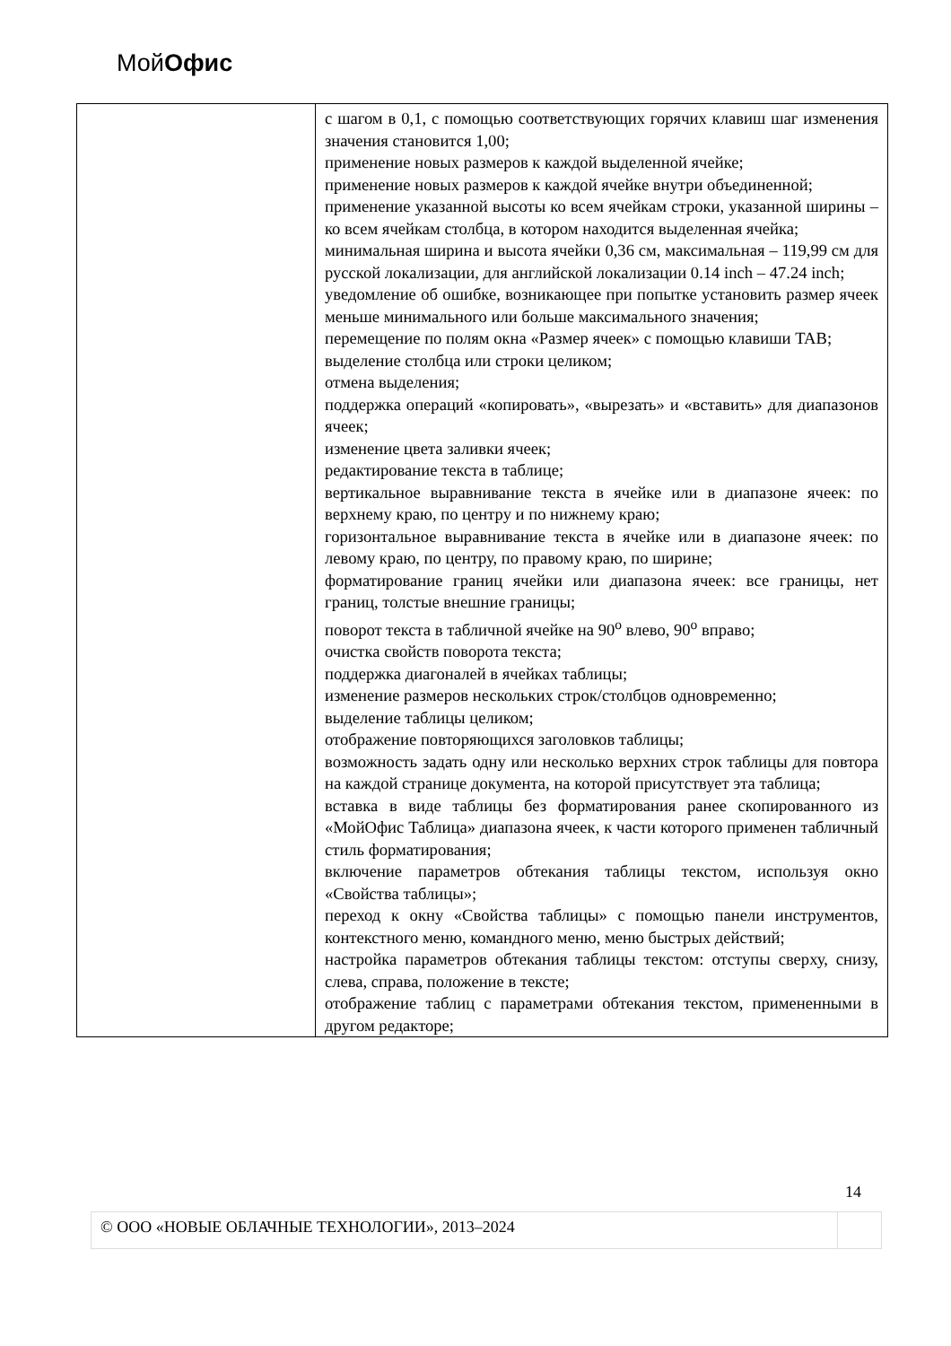МойОфис
| | с шагом в 0,1, с помощью соответствующих горячих клавиш шаг изменения значения становится 1,00; применение новых размеров к каждой выделенной ячейке; применение новых размеров к каждой ячейке внутри объединенной; применение указанной высоты ко всем ячейкам строки, указанной ширины – ко всем ячейкам столбца, в котором находится выделенная ячейка; минимальная ширина и высота ячейки 0,36 см, максимальная – 119,99 см для русской локализации, для английской локализации 0.14 inch – 47.24 inch; уведомление об ошибке, возникающее при попытке установить размер ячеек меньше минимального или больше максимального значения; перемещение по полям окна «Размер ячеек» с помощью клавиши TAB; выделение столбца или строки целиком; отмена выделения; поддержка операций «копировать», «вырезать» и «вставить» для диапазонов ячеек; изменение цвета заливки ячеек; редактирование текста в таблице; вертикальное выравнивание текста в ячейке или в диапазоне ячеек: по верхнему краю, по центру и по нижнему краю; горизонтальное выравнивание текста в ячейке или в диапазоне ячеек: по левому краю, по центру, по правому краю, по ширине; форматирование границ ячейки или диапазона ячеек: все границы, нет границ, толстые внешние границы; поворот текста в табличной ячейке на 90<sup>о</sup> влево, 90<sup>о</sup> вправо; очистка свойств поворота текста; поддержка диагоналей в ячейках таблицы; изменение размеров нескольких строк/столбцов одновременно; выделение таблицы целиком; отображение повторяющихся заголовков таблицы; возможность задать одну или несколько верхних строк таблицы для повтора на каждой странице документа, на которой присутствует эта таблица; вставка в виде таблицы без форматирования ранее скопированного из «МойОфис Таблица» диапазона ячеек, к части которого применен табличный стиль форматирования; включение параметров обтекания таблицы текстом, используя окно «Свойства таблицы»; переход к окну «Свойства таблицы» с помощью панели инструментов, контекстного меню, командного меню, меню быстрых действий; настройка параметров обтекания таблицы текстом: отступы сверху, снизу, слева, справа, положение в тексте; отображение таблиц с параметрами обтекания текстом, примененными в другом редакторе; |
14
| © ООО «НОВЫЕ ОБЛАЧНЫЕ ТЕХНОЛОГИИ», 2013–2024 | |